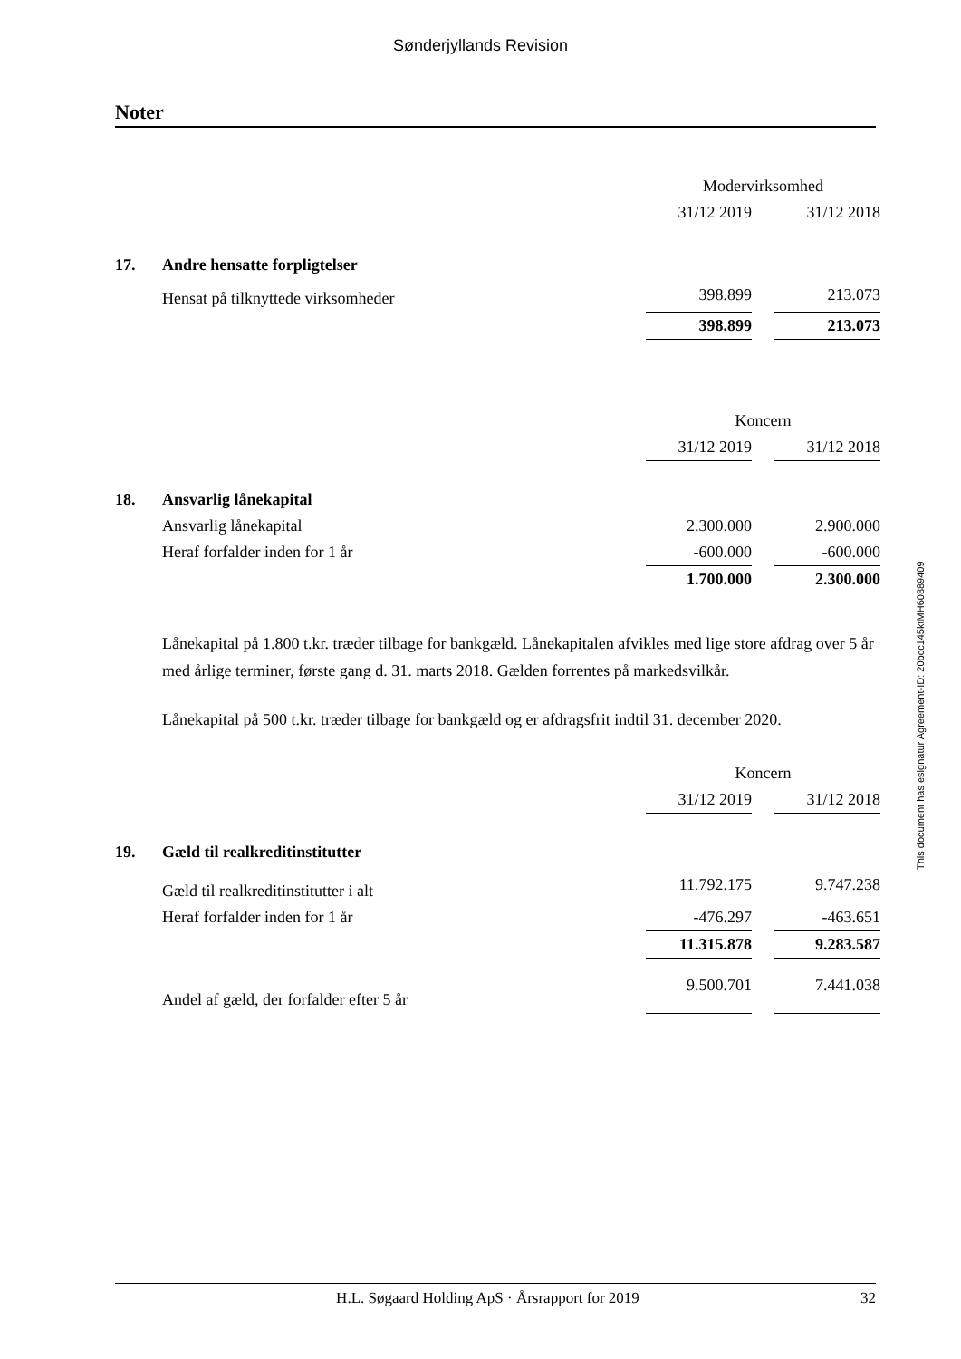Sønderjyllands Revision
Noter
| | | Modervirksomhed | | |
| | | 31/12 2019 | | 31/12 2018 |
| 17. | Andre hensatte forpligtelser | | | |
| | Hensat på tilknyttede virksomheder | 398.899 | | 213.073 |
| | | 398.899 | | 213.073 |
| | | Koncern | | |
| | | 31/12 2019 | | 31/12 2018 |
| 18. | Ansvarlig lånekapital | | | |
| | Ansvarlig lånekapital | 2.300.000 | | 2.900.000 |
| | Heraf forfalder inden for 1 år | -600.000 | | -600.000 |
| | | 1.700.000 | | 2.300.000 |
Lånekapital på 1.800 t.kr. træder tilbage for bankgæld. Lånekapitalen afvikles med lige store afdrag over 5 år med årlige terminer, første gang d. 31. marts 2018. Gælden forrentes på markedsvilkår.
Lånekapital på 500 t.kr. træder tilbage for bankgæld og er afdragsfrit indtil 31. december 2020.
| | | Koncern | | |
| | | 31/12 2019 | | 31/12 2018 |
| 19. | Gæld til realkreditinstitutter | | | |
| | Gæld til realkreditinstitutter i alt | 11.792.175 | | 9.747.238 |
| | Heraf forfalder inden for 1 år | -476.297 | | -463.651 |
| | | 11.315.878 | | 9.283.587 |
| | Andel af gæld, der forfalder efter 5 år | 9.500.701 | | 7.441.038 |
This document has esignatur Agreement-ID: 20bcc145ktMH60889409
H.L. Søgaard Holding ApS · Årsrapport for 2019 32